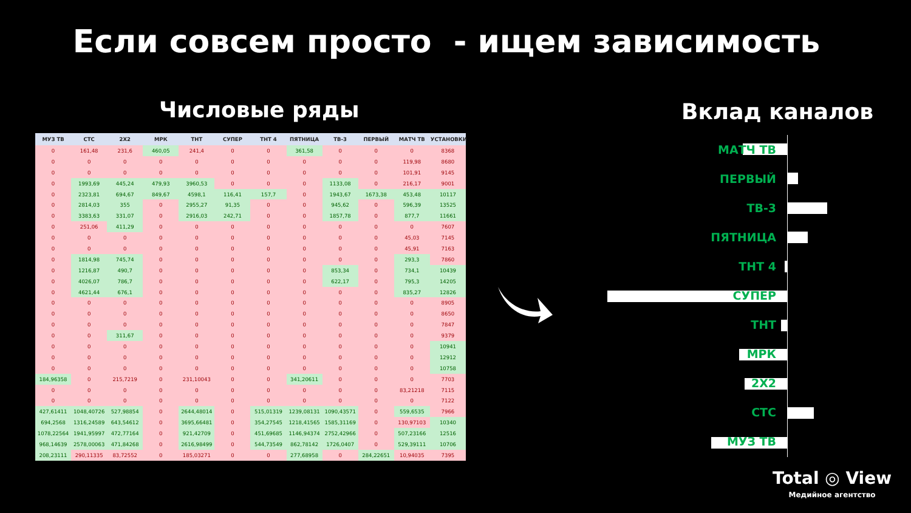Если совсем просто - ищем зависимость
Числовые ряды Вклад каналов
| МУЗ ТВ | СТС | 2Х2 | МРК | ТНТ | СУПЕР | ТНТ 4 | ПЯТНИЦА | ТВ-3 | ПЕРВЫЙ | МАТЧ ТВ | УСТАНОВКИ |
| --- | --- | --- | --- | --- | --- | --- | --- | --- | --- | --- | --- |
| 0 | 161,48 | 231,6 | 460,05 | 241,4 | 0 | 0 | 361,58 | 0 | 0 | 0 | 8368 |
| 0 | 0 | 0 | 0 | 0 | 0 | 0 | 0 | 0 | 0 | 119,98 | 8680 |
| 0 | 0 | 0 | 0 | 0 | 0 | 0 | 0 | 0 | 0 | 101,91 | 9145 |
| 0 | 1993,69 | 445,24 | 479,93 | 3960,53 | 0 | 0 | 0 | 1133,08 | 0 | 216,17 | 9001 |
| 0 | 2323,81 | 694,67 | 849,67 | 4598,1 | 116,41 | 157,7 | 0 | 1943,67 | 1673,38 | 453,48 | 10117 |
| 0 | 2814,03 | 355 | 0 | 2955,27 | 91,35 | 0 | 0 | 945,62 | 0 | 596,39 | 13525 |
| 0 | 3383,63 | 331,07 | 0 | 2916,03 | 242,71 | 0 | 0 | 1857,78 | 0 | 877,7 | 11661 |
| 0 | 251,06 | 411,29 | 0 | 0 | 0 | 0 | 0 | 0 | 0 | 0 | 7607 |
| 0 | 0 | 0 | 0 | 0 | 0 | 0 | 0 | 0 | 0 | 45,03 | 7145 |
| 0 | 0 | 0 | 0 | 0 | 0 | 0 | 0 | 0 | 0 | 45,91 | 7163 |
| 0 | 1814,98 | 745,74 | 0 | 0 | 0 | 0 | 0 | 0 | 0 | 293,3 | 7860 |
| 0 | 1216,87 | 490,7 | 0 | 0 | 0 | 0 | 0 | 853,34 | 0 | 734,1 | 10439 |
| 0 | 4026,07 | 786,7 | 0 | 0 | 0 | 0 | 0 | 622,17 | 0 | 795,3 | 14205 |
| 0 | 4621,44 | 676,1 | 0 | 0 | 0 | 0 | 0 | 0 | 0 | 835,27 | 12826 |
| 0 | 0 | 0 | 0 | 0 | 0 | 0 | 0 | 0 | 0 | 0 | 8905 |
| 0 | 0 | 0 | 0 | 0 | 0 | 0 | 0 | 0 | 0 | 0 | 8650 |
| 0 | 0 | 0 | 0 | 0 | 0 | 0 | 0 | 0 | 0 | 0 | 7847 |
| 0 | 0 | 311,67 | 0 | 0 | 0 | 0 | 0 | 0 | 0 | 0 | 9379 |
| 0 | 0 | 0 | 0 | 0 | 0 | 0 | 0 | 0 | 0 | 0 | 10941 |
| 0 | 0 | 0 | 0 | 0 | 0 | 0 | 0 | 0 | 0 | 0 | 12912 |
| 0 | 0 | 0 | 0 | 0 | 0 | 0 | 0 | 0 | 0 | 0 | 10758 |
| 184,96358 | 0 | 215,7219 | 0 | 231,10043 | 0 | 0 | 341,20611 | 0 | 0 | 0 | 7703 |
| 0 | 0 | 0 | 0 | 0 | 0 | 0 | 0 | 0 | 0 | 83,21218 | 7115 |
| 0 | 0 | 0 | 0 | 0 | 0 | 0 | 0 | 0 | 0 | 0 | 7122 |
| 427,61411 | 1048,40726 | 527,98854 | 0 | 2644,48014 | 0 | 515,01319 | 1239,08131 | 1090,43571 | 0 | 559,6535 | 7966 |
| 694,2568 | 1316,24589 | 643,54612 | 0 | 3695,66481 | 0 | 354,27545 | 1218,41565 | 1585,31169 | 0 | 130,97103 | 10340 |
| 1078,22564 | 1941,95997 | 472,77164 | 0 | 921,42709 | 0 | 451,69685 | 1146,94374 | 2752,42966 | 0 | 507,23166 | 12516 |
| 968,14639 | 2578,00063 | 471,84268 | 0 | 2616,98499 | 0 | 544,73549 | 862,78142 | 1726,0407 | 0 | 529,39111 | 10706 |
| 208,23111 | 290,11335 | 83,72552 | 0 | 185,03271 | 0 | 0 | 277,68958 | 0 | 284,22651 | 10,94035 | 7395 |
МАТЧ ТВ
ПЕРВЫЙ
ТВ-3
ПЯТНИЦА
ТНТ 4
СУПЕР
ТНТ
МРК
2X2
СТС
МУЗ ТВ
Total ◎ View
Медийное агентство